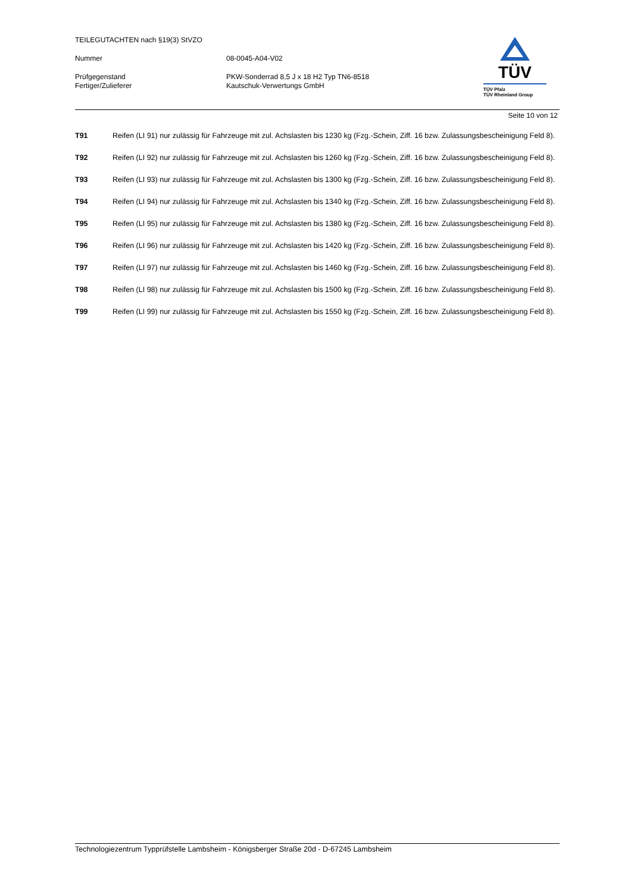TEILEGUTACHTEN nach §19(3) StVZO
Nummer 08-0045-A04-V02
Prüfgegenstand PKW-Sonderrad 8,5 J x 18 H2 Typ TN6-8518
Fertiger/Zulieferer Kautschuk-Verwertungs GmbH
TÜV
TÜV Pfalz
TÜV Rheinland Group
Seite 10 von 12
T91 Reifen (LI 91) nur zulässig für Fahrzeuge mit zul. Achslasten bis 1230 kg (Fzg.-Schein, Ziff. 16 bzw. Zulassungsbescheinigung Feld 8).
T92 Reifen (LI 92) nur zulässig für Fahrzeuge mit zul. Achslasten bis 1260 kg (Fzg.-Schein, Ziff. 16 bzw. Zulassungsbescheinigung Feld 8).
T93 Reifen (LI 93) nur zulässig für Fahrzeuge mit zul. Achslasten bis 1300 kg (Fzg.-Schein, Ziff. 16 bzw. Zulassungsbescheinigung Feld 8).
T94 Reifen (LI 94) nur zulässig für Fahrzeuge mit zul. Achslasten bis 1340 kg (Fzg.-Schein, Ziff. 16 bzw. Zulassungsbescheinigung Feld 8).
T95 Reifen (LI 95) nur zulässig für Fahrzeuge mit zul. Achslasten bis 1380 kg (Fzg.-Schein, Ziff. 16 bzw. Zulassungsbescheinigung Feld 8).
T96 Reifen (LI 96) nur zulässig für Fahrzeuge mit zul. Achslasten bis 1420 kg (Fzg.-Schein, Ziff. 16 bzw. Zulassungsbescheinigung Feld 8).
T97 Reifen (LI 97) nur zulässig für Fahrzeuge mit zul. Achslasten bis 1460 kg (Fzg.-Schein, Ziff. 16 bzw. Zulassungsbescheinigung Feld 8).
T98 Reifen (LI 98) nur zulässig für Fahrzeuge mit zul. Achslasten bis 1500 kg (Fzg.-Schein, Ziff. 16 bzw. Zulassungsbescheinigung Feld 8).
T99 Reifen (LI 99) nur zulässig für Fahrzeuge mit zul. Achslasten bis 1550 kg (Fzg.-Schein, Ziff. 16 bzw. Zulassungsbescheinigung Feld 8).
Technologiezentrum Typprüfstelle Lambsheim - Königsberger Straße 20d - D-67245 Lambsheim